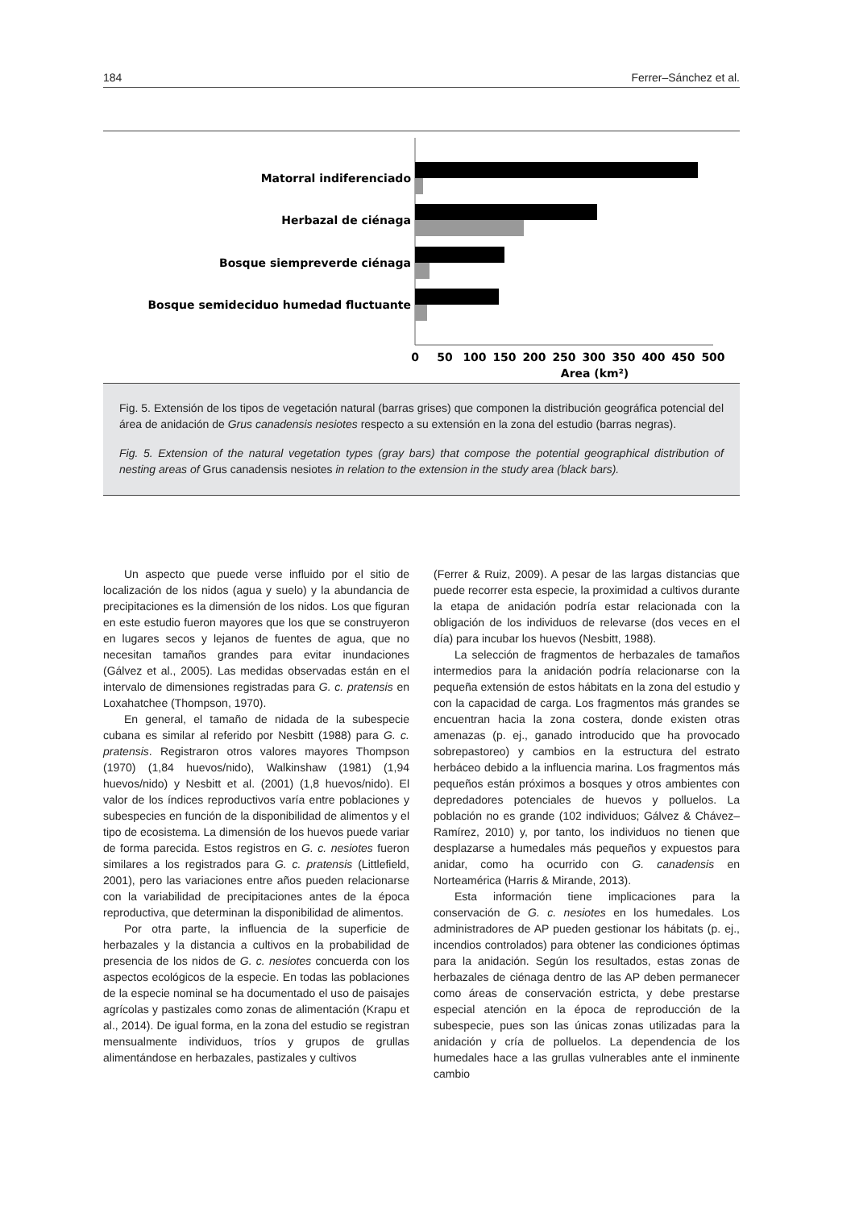184 Ferrer–Sánchez et al.
Matorral indiferenciado
Herbazal de ciénaga
Bosque siempreverde ciénaga
Bosque semideciduo humedad fluctuante
0
50
100
150
200
250
300
350
400
450
500
Area (km²)
Fig. 5. Extensión de los tipos de vegetación natural (barras grises) que componen la distribución geográfica potencial del área de anidación de Grus canadensis nesiotes respecto a su extensión en la zona del estudio (barras negras).
Fig. 5. Extension of the natural vegetation types (gray bars) that compose the potential geographical distribution of nesting areas of Grus canadensis nesiotes in relation to the extension in the study area (black bars).
Un aspecto que puede verse influido por el sitio de localización de los nidos (agua y suelo) y la abundancia de precipitaciones es la dimensión de los nidos. Los que figuran en este estudio fueron mayores que los que se construyeron en lugares secos y lejanos de fuentes de agua, que no necesitan tamaños grandes para evitar inundaciones (Gálvez et al., 2005). Las medidas observadas están en el intervalo de dimensiones registradas para G. c. pratensis en Loxahatchee (Thompson, 1970).
En general, el tamaño de nidada de la subespecie cubana es similar al referido por Nesbitt (1988) para G. c. pratensis. Registraron otros valores mayores Thompson (1970) (1,84 huevos/nido), Walkinshaw (1981) (1,94 huevos/nido) y Nesbitt et al. (2001) (1,8 huevos/nido). El valor de los índices reproductivos varía entre poblaciones y subespecies en función de la disponibilidad de alimentos y el tipo de ecosistema. La dimensión de los huevos puede variar de forma parecida. Estos registros en G. c. nesiotes fueron similares a los registrados para G. c. pratensis (Littlefield, 2001), pero las variaciones entre años pueden relacionarse con la variabilidad de precipitaciones antes de la época reproductiva, que determinan la disponibilidad de alimentos.
Por otra parte, la influencia de la superficie de herbazales y la distancia a cultivos en la probabilidad de presencia de los nidos de G. c. nesiotes concuerda con los aspectos ecológicos de la especie. En todas las poblaciones de la especie nominal se ha documentado el uso de paisajes agrícolas y pastizales como zonas de alimentación (Krapu et al., 2014). De igual forma, en la zona del estudio se registran mensualmente individuos, tríos y grupos de grullas alimentándose en herbazales, pastizales y cultivos
(Ferrer & Ruiz, 2009). A pesar de las largas distancias que puede recorrer esta especie, la proximidad a cultivos durante la etapa de anidación podría estar relacionada con la obligación de los individuos de relevarse (dos veces en el día) para incubar los huevos (Nesbitt, 1988).
La selección de fragmentos de herbazales de tamaños intermedios para la anidación podría relacionarse con la pequeña extensión de estos hábitats en la zona del estudio y con la capacidad de carga. Los fragmentos más grandes se encuentran hacia la zona costera, donde existen otras amenazas (p. ej., ganado introducido que ha provocado sobrepastoreo) y cambios en la estructura del estrato herbáceo debido a la influencia marina. Los fragmentos más pequeños están próximos a bosques y otros ambientes con depredadores potenciales de huevos y polluelos. La población no es grande (102 individuos; Gálvez & Chávez–Ramírez, 2010) y, por tanto, los individuos no tienen que desplazarse a humedales más pequeños y expuestos para anidar, como ha ocurrido con G. canadensis en Norteamérica (Harris & Mirande, 2013).
Esta información tiene implicaciones para la conservación de G. c. nesiotes en los humedales. Los administradores de AP pueden gestionar los hábitats (p. ej., incendios controlados) para obtener las condiciones óptimas para la anidación. Según los resultados, estas zonas de herbazales de ciénaga dentro de las AP deben permanecer como áreas de conservación estricta, y debe prestarse especial atención en la época de reproducción de la subespecie, pues son las únicas zonas utilizadas para la anidación y cría de polluelos. La dependencia de los humedales hace a las grullas vulnerables ante el inminente cambio